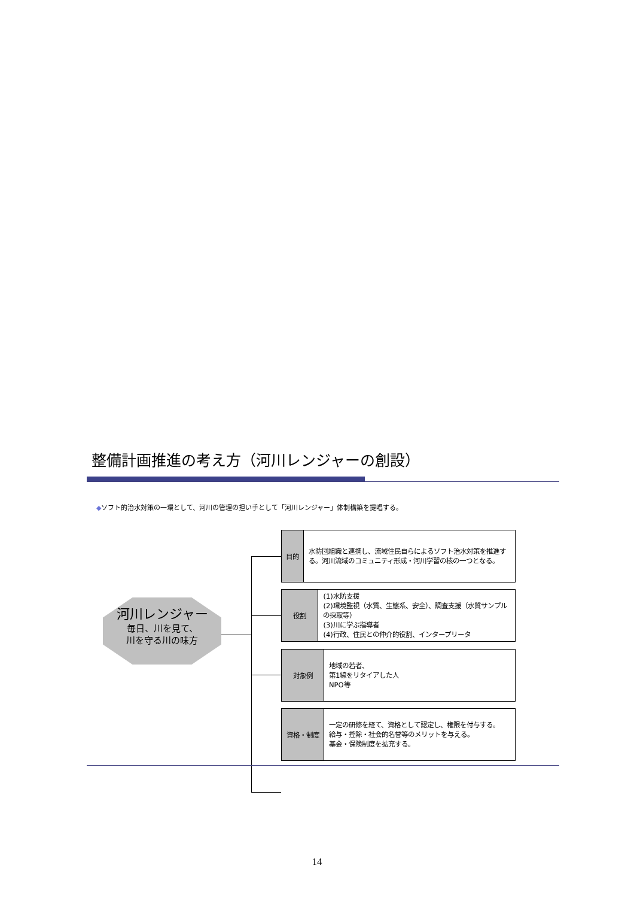整備計画推進の考え方（河川レンジャーの創設）
◆ソフト的治水対策の一環として、河川の管理の担い手として「河川レンジャー」体制構築を提唱する。
河川レンジャー
毎日、川を見て、
川を守る川の味方
目的
水防団組織と連携し、流域住民自らによるソフト治水対策を推進する。河川流域のコミュニティ形成・河川学習の核の一つとなる。
役割
(1)水防支援
(2)環境監視（水質、生態系、安全）、調査支援（水質サンプルの採取等）
(3)川に学ぶ指導者
(4)行政、住民との仲介的役割、インタープリータ
対象例
地域の若者、
第1線をリタイアした人
NPO等
資格・制度
一定の研修を経て、資格として認定し、権限を付与する。
給与・控除・社会的名誉等のメリットを与える。
基金・保険制度を拡充する。
14